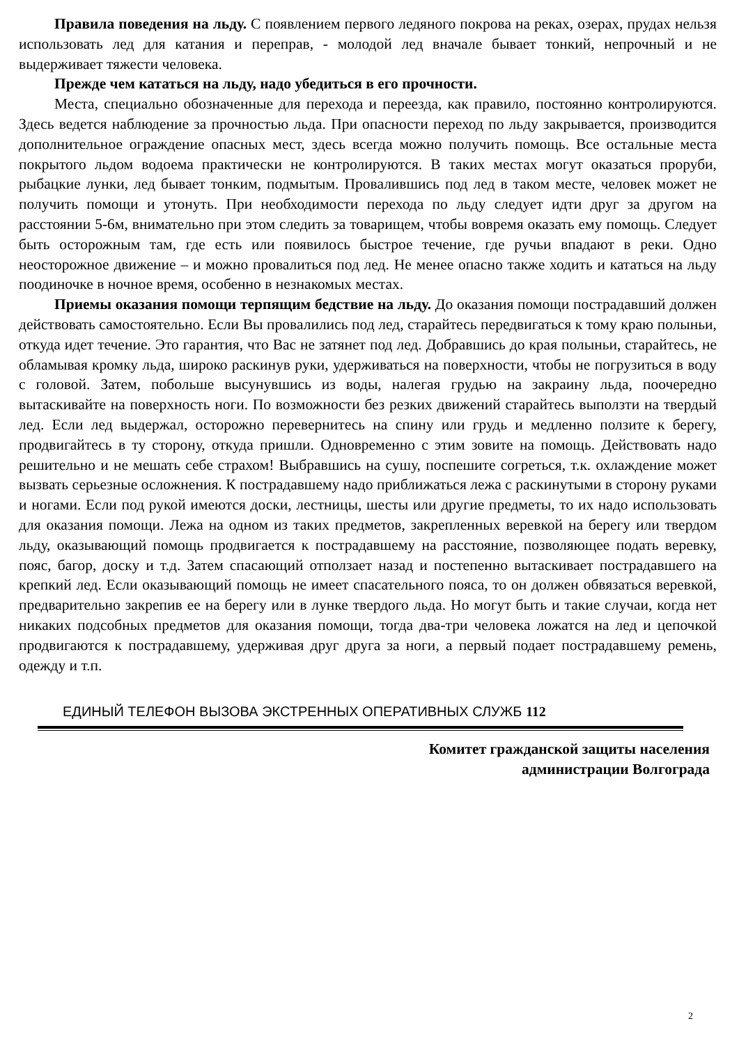Правила поведения на льду. С появлением первого ледяного покрова на реках, озерах, прудах нельзя использовать лед для катания и переправ, - молодой лед вначале бывает тонкий, непрочный и не выдерживает тяжести человека.
Прежде чем кататься на льду, надо убедиться в его прочности.
Места, специально обозначенные для перехода и переезда, как правило, постоянно контролируются. Здесь ведется наблюдение за прочностью льда. При опасности переход по льду закрывается, производится дополнительное ограждение опасных мест, здесь всегда можно получить помощь. Все остальные места покрытого льдом водоема практически не контролируются. В таких местах могут оказаться проруби, рыбацкие лунки, лед бывает тонким, подмытым. Провалившись под лед в таком месте, человек может не получить помощи и утонуть. При необходимости перехода по льду следует идти друг за другом на расстоянии 5-6м, внимательно при этом следить за товарищем, чтобы вовремя оказать ему помощь. Следует быть осторожным там, где есть или появилось быстрое течение, где ручьи впадают в реки. Одно неосторожное движение – и можно провалиться под лед. Не менее опасно также ходить и кататься на льду поодиночке в ночное время, особенно в незнакомых местах.
Приемы оказания помощи терпящим бедствие на льду. До оказания помощи пострадавший должен действовать самостоятельно. Если Вы провалились под лед, старайтесь передвигаться к тому краю полыньи, откуда идет течение. Это гарантия, что Вас не затянет под лед. Добравшись до края полыньи, старайтесь, не обламывая кромку льда, широко раскинув руки, удерживаться на поверхности, чтобы не погрузиться в воду с головой. Затем, побольше высунувшись из воды, налегая грудью на закраину льда, поочередно вытаскивайте на поверхность ноги. По возможности без резких движений старайтесь выползти на твердый лед. Если лед выдержал, осторожно перевернитесь на спину или грудь и медленно ползите к берегу, продвигайтесь в ту сторону, откуда пришли. Одновременно с этим зовите на помощь. Действовать надо решительно и не мешать себе страхом! Выбравшись на сушу, поспешите согреться, т.к. охлаждение может вызвать серьезные осложнения. К пострадавшему надо приближаться лежа с раскинутыми в сторону руками и ногами. Если под рукой имеются доски, лестницы, шесты или другие предметы, то их надо использовать для оказания помощи. Лежа на одном из таких предметов, закрепленных веревкой на берегу или твердом льду, оказывающий помощь продвигается к пострадавшему на расстояние, позволяющее подать веревку, пояс, багор, доску и т.д. Затем спасающий отползает назад и постепенно вытаскивает пострадавшего на крепкий лед. Если оказывающий помощь не имеет спасательного пояса, то он должен обвязаться веревкой, предварительно закрепив ее на берегу или в лунке твердого льда. Но могут быть и такие случаи, когда нет никаких подсобных предметов для оказания помощи, тогда два-три человека ложатся на лед и цепочкой продвигаются к пострадавшему, удерживая друг друга за ноги, а первый подает пострадавшему ремень, одежду и т.п.
ЕДИНЫЙ ТЕЛЕФОН ВЫЗОВА ЭКСТРЕННЫХ ОПЕРАТИВНЫХ СЛУЖБ 112
Комитет гражданской защиты населения
администрации Волгограда
2